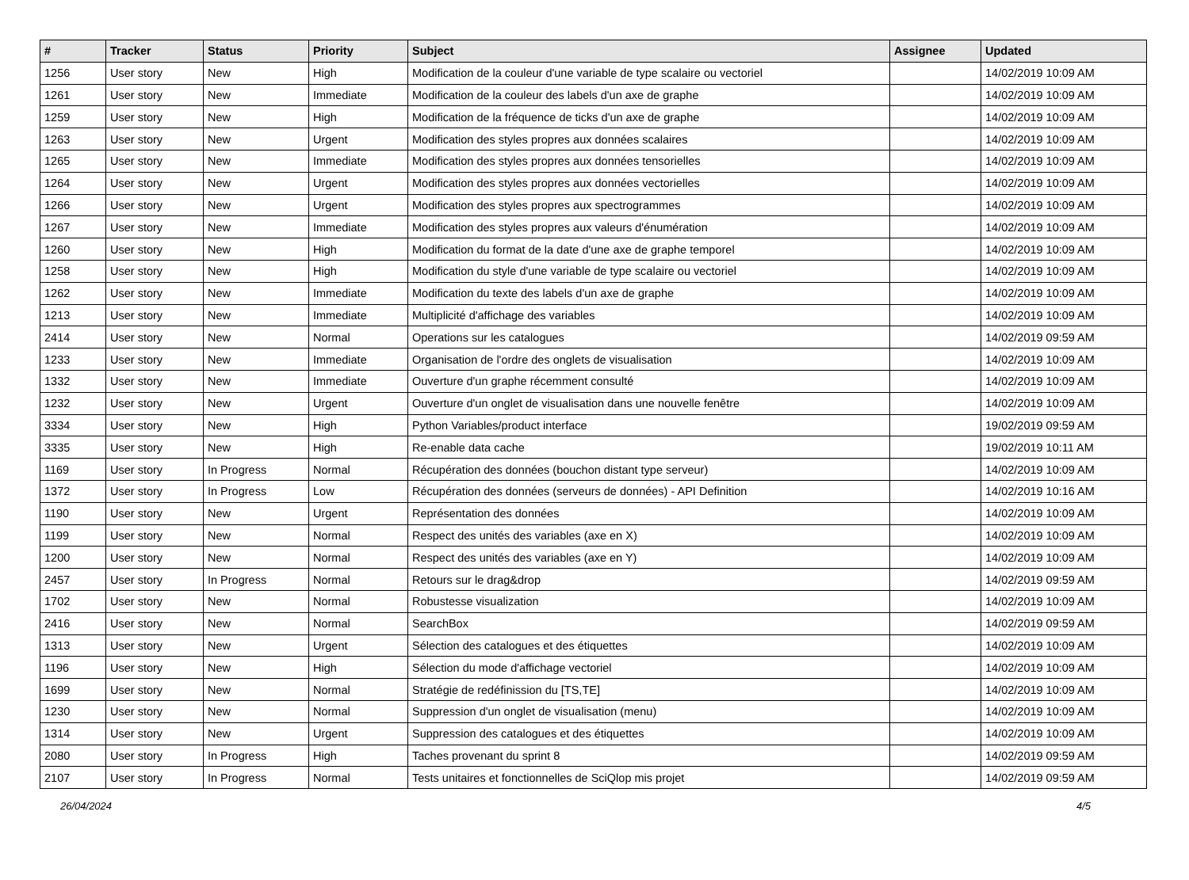| # | Tracker | Status | Priority | Subject | Assignee | Updated |
| --- | --- | --- | --- | --- | --- | --- |
| 1256 | User story | New | High | Modification de la couleur d'une variable de type scalaire ou vectoriel | | 14/02/2019 10:09 AM |
| 1261 | User story | New | Immediate | Modification de la couleur des labels d'un axe de graphe | | 14/02/2019 10:09 AM |
| 1259 | User story | New | High | Modification de la fréquence de ticks d'un axe de graphe | | 14/02/2019 10:09 AM |
| 1263 | User story | New | Urgent | Modification des styles propres aux données scalaires | | 14/02/2019 10:09 AM |
| 1265 | User story | New | Immediate | Modification des styles propres aux données tensorielles | | 14/02/2019 10:09 AM |
| 1264 | User story | New | Urgent | Modification des styles propres aux données vectorielles | | 14/02/2019 10:09 AM |
| 1266 | User story | New | Urgent | Modification des styles propres aux spectrogrammes | | 14/02/2019 10:09 AM |
| 1267 | User story | New | Immediate | Modification des styles propres aux valeurs d'énumération | | 14/02/2019 10:09 AM |
| 1260 | User story | New | High | Modification du format de la date d'une axe de graphe temporel | | 14/02/2019 10:09 AM |
| 1258 | User story | New | High | Modification du style d'une variable de type scalaire ou vectoriel | | 14/02/2019 10:09 AM |
| 1262 | User story | New | Immediate | Modification du texte des labels d'un axe de graphe | | 14/02/2019 10:09 AM |
| 1213 | User story | New | Immediate | Multiplicité d'affichage des variables | | 14/02/2019 10:09 AM |
| 2414 | User story | New | Normal | Operations sur les catalogues | | 14/02/2019 09:59 AM |
| 1233 | User story | New | Immediate | Organisation de l'ordre des onglets de visualisation | | 14/02/2019 10:09 AM |
| 1332 | User story | New | Immediate | Ouverture d'un graphe récemment consulté | | 14/02/2019 10:09 AM |
| 1232 | User story | New | Urgent | Ouverture d'un onglet de visualisation dans une nouvelle fenêtre | | 14/02/2019 10:09 AM |
| 3334 | User story | New | High | Python Variables/product interface | | 19/02/2019 09:59 AM |
| 3335 | User story | New | High | Re-enable data cache | | 19/02/2019 10:11 AM |
| 1169 | User story | In Progress | Normal | Récupération des données (bouchon distant type serveur) | | 14/02/2019 10:09 AM |
| 1372 | User story | In Progress | Low | Récupération des données (serveurs de données) - API Definition | | 14/02/2019 10:16 AM |
| 1190 | User story | New | Urgent | Représentation des données | | 14/02/2019 10:09 AM |
| 1199 | User story | New | Normal | Respect des unités des variables (axe en X) | | 14/02/2019 10:09 AM |
| 1200 | User story | New | Normal | Respect des unités des variables (axe en Y) | | 14/02/2019 10:09 AM |
| 2457 | User story | In Progress | Normal | Retours sur le drag&drop | | 14/02/2019 09:59 AM |
| 1702 | User story | New | Normal | Robustesse visualization | | 14/02/2019 10:09 AM |
| 2416 | User story | New | Normal | SearchBox | | 14/02/2019 09:59 AM |
| 1313 | User story | New | Urgent | Sélection des catalogues et des étiquettes | | 14/02/2019 10:09 AM |
| 1196 | User story | New | High | Sélection du mode d'affichage vectoriel | | 14/02/2019 10:09 AM |
| 1699 | User story | New | Normal | Stratégie de redéfinission du [TS,TE] | | 14/02/2019 10:09 AM |
| 1230 | User story | New | Normal | Suppression d'un onglet de visualisation (menu) | | 14/02/2019 10:09 AM |
| 1314 | User story | New | Urgent | Suppression des catalogues et des étiquettes | | 14/02/2019 10:09 AM |
| 2080 | User story | In Progress | High | Taches provenant du sprint 8 | | 14/02/2019 09:59 AM |
| 2107 | User story | In Progress | Normal | Tests unitaires et fonctionnelles de SciQlop mis projet | | 14/02/2019 09:59 AM |
26/04/2024 4/5